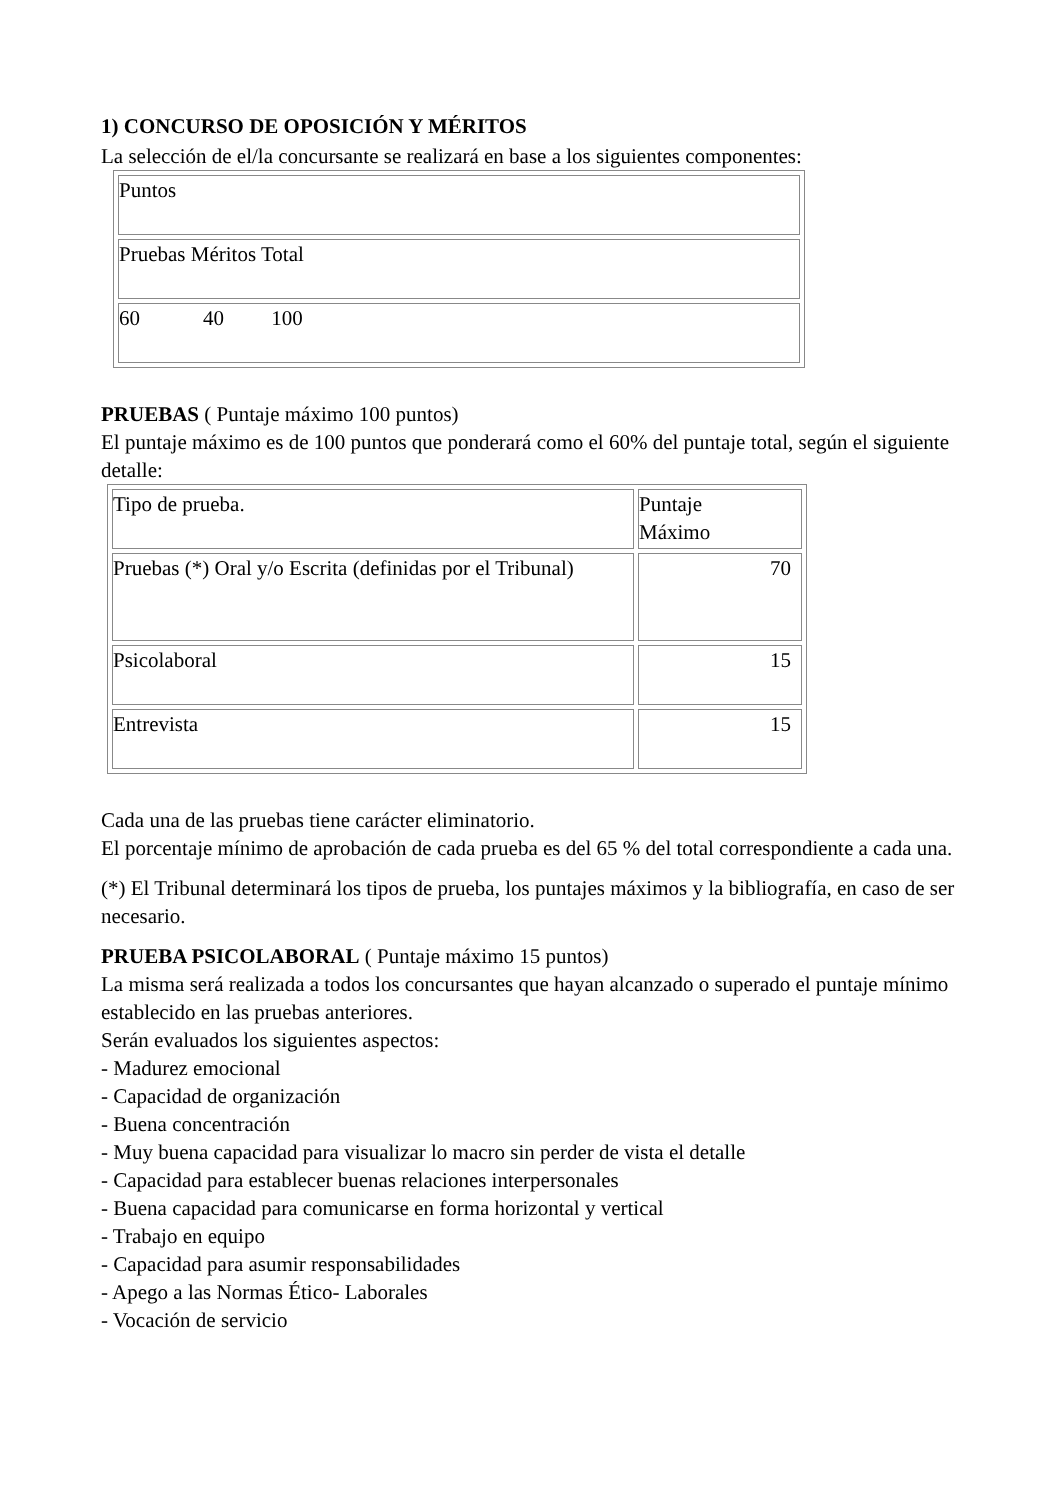1) CONCURSO DE OPOSICIÓN Y MÉRITOS
La selección de el/la concursante se realizará en base a los siguientes componentes:
| Puntos |
| Pruebas Méritos Total |
| 60 40 100 |
PRUEBAS ( Puntaje máximo 100 puntos)
El puntaje máximo es de 100 puntos que ponderará como el 60% del puntaje total, según el siguiente detalle:
| Tipo de prueba. | Puntaje Máximo |
| Pruebas (*) Oral y/o Escrita (definidas por el Tribunal) | 70 |
| Psicolaboral | 15 |
| Entrevista | 15 |
Cada una de las pruebas tiene carácter eliminatorio.
El porcentaje mínimo de aprobación de cada prueba es del 65 % del total correspondiente a cada una.
(*) El Tribunal determinará los tipos de prueba, los puntajes máximos y la bibliografía, en caso de ser necesario.
PRUEBA PSICOLABORAL ( Puntaje máximo 15 puntos)
La misma será realizada a todos los concursantes que hayan alcanzado o superado el puntaje mínimo establecido en las pruebas anteriores.
Serán evaluados los siguientes aspectos:
- Madurez emocional
- Capacidad de organización
- Buena concentración
- Muy buena capacidad para visualizar lo macro sin perder de vista el detalle
- Capacidad para establecer buenas relaciones interpersonales
- Buena capacidad para comunicarse en forma horizontal y vertical
- Trabajo en equipo
- Capacidad para asumir responsabilidades
- Apego a las Normas Ético- Laborales
- Vocación de servicio